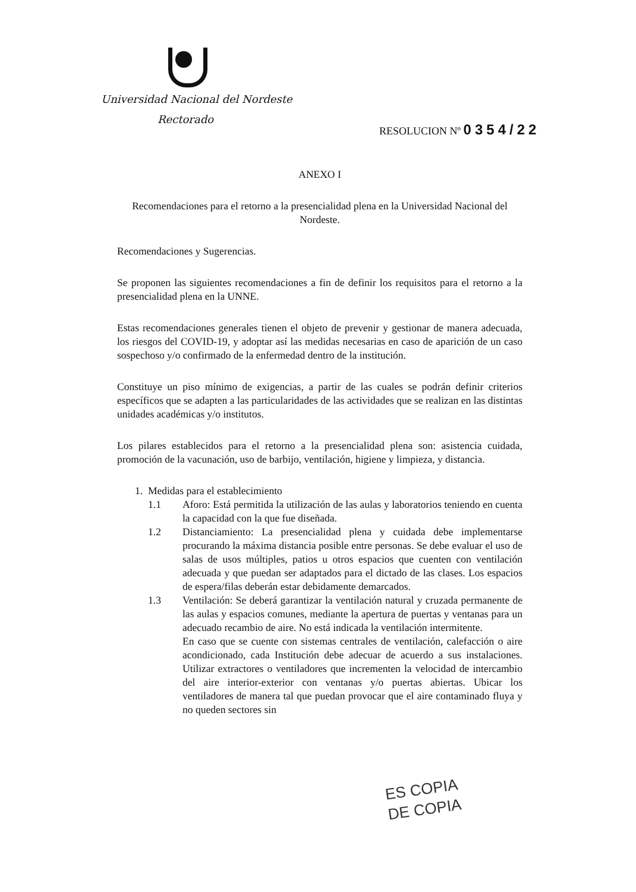Universidad Nacional del Nordeste
Rectorado
RESOLUCION Nº 0354/22
ANEXO I
Recomendaciones para el retorno a la presencialidad plena en la Universidad Nacional del Nordeste.
Recomendaciones y Sugerencias.
Se proponen las siguientes recomendaciones a fin de definir los requisitos para el retorno a la presencialidad plena en la UNNE.
Estas recomendaciones generales tienen el objeto de prevenir y gestionar de manera adecuada, los riesgos del COVID-19, y adoptar así las medidas necesarias en caso de aparición de un caso sospechoso y/o confirmado de la enfermedad dentro de la institución.
Constituye un piso mínimo de exigencias, a partir de las cuales se podrán definir criterios específicos que se adapten a las particularidades de las actividades que se realizan en las distintas unidades académicas y/o institutos.
Los pilares establecidos para el retorno a la presencialidad plena son: asistencia cuidada, promoción de la vacunación, uso de barbijo, ventilación, higiene y limpieza, y distancia.
1. Medidas para el establecimiento
1.1 Aforo: Está permitida la utilización de las aulas y laboratorios teniendo en cuenta la capacidad con la que fue diseñada.
1.2 Distanciamiento: La presencialidad plena y cuidada debe implementarse procurando la máxima distancia posible entre personas. Se debe evaluar el uso de salas de usos múltiples, patios u otros espacios que cuenten con ventilación adecuada y que puedan ser adaptados para el dictado de las clases. Los espacios de espera/filas deberán estar debidamente demarcados.
1.3 Ventilación: Se deberá garantizar la ventilación natural y cruzada permanente de las aulas y espacios comunes, mediante la apertura de puertas y ventanas para un adecuado recambio de aire. No está indicada la ventilación intermitente.
En caso que se cuente con sistemas centrales de ventilación, calefacción o aire acondicionado, cada Institución debe adecuar de acuerdo a sus instalaciones. Utilizar extractores o ventiladores que incrementen la velocidad de intercambio del aire interior-exterior con ventanas y/o puertas abiertas. Ubicar los ventiladores de manera tal que puedan provocar que el aire contaminado fluya y no queden sectores sin
ES COPIA
DE COPIA